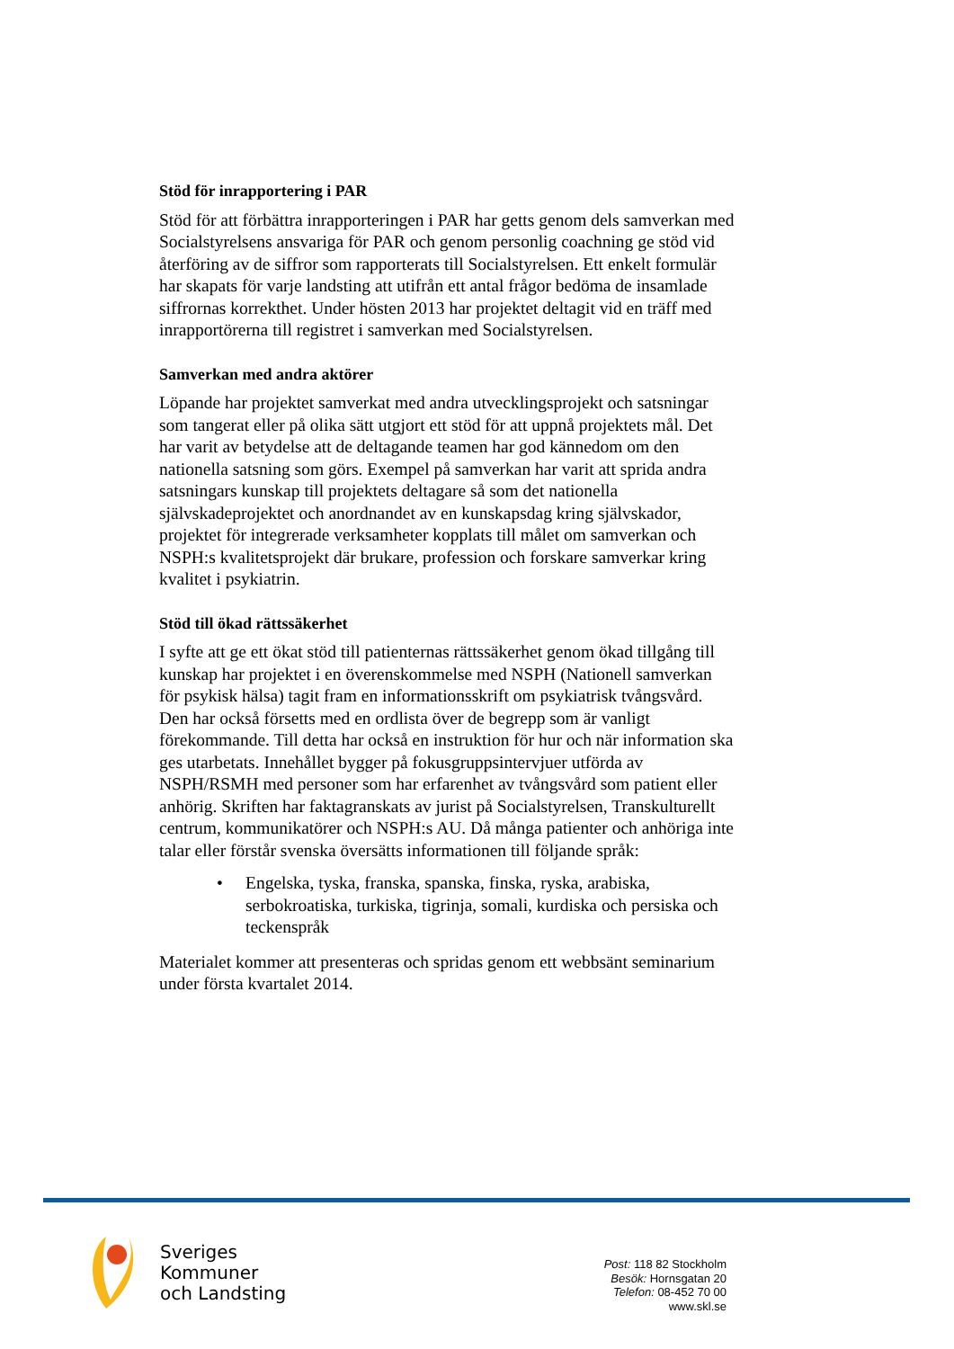Stöd för inrapportering i PAR
Stöd för att förbättra inrapporteringen i PAR har getts genom dels samverkan med Socialstyrelsens ansvariga för PAR och genom personlig coachning ge stöd vid återföring av de siffror som rapporterats till Socialstyrelsen. Ett enkelt formulär har skapats för varje landsting att utifrån ett antal frågor bedöma de insamlade siffrornas korrekthet. Under hösten 2013 har projektet deltagit vid en träff med inrapportörerna till registret i samverkan med Socialstyrelsen.
Samverkan med andra aktörer
Löpande har projektet samverkat med andra utvecklingsprojekt och satsningar som tangerat eller på olika sätt utgjort ett stöd för att uppnå projektets mål. Det har varit av betydelse att de deltagande teamen har god kännedom om den nationella satsning som görs. Exempel på samverkan har varit att sprida andra satsningars kunskap till projektets deltagare så som det nationella självskadeprojektet och anordnandet av en kunskapsdag kring självskador, projektet för integrerade verksamheter kopplats till målet om samverkan och NSPH:s kvalitetsprojekt där brukare, profession och forskare samverkar kring kvalitet i psykiatrin.
Stöd till ökad rättssäkerhet
I syfte att ge ett ökat stöd till patienternas rättssäkerhet genom ökad tillgång till kunskap har projektet i en överenskommelse med NSPH (Nationell samverkan för psykisk hälsa) tagit fram en informationsskrift om psykiatrisk tvångsvård. Den har också försetts med en ordlista över de begrepp som är vanligt förekommande. Till detta har också en instruktion för hur och när information ska ges utarbetats. Innehållet bygger på fokusgruppsintervjuer utförda av NSPH/RSMH med personer som har erfarenhet av tvångsvård som patient eller anhörig. Skriften har faktagranskats av jurist på Socialstyrelsen, Transkulturellt centrum, kommunikatörer och NSPH:s AU. Då många patienter och anhöriga inte talar eller förstår svenska översätts informationen till följande språk:
• Engelska, tyska, franska, spanska, finska, ryska, arabiska, serbokroatiska, turkiska, tigrinja, somali, kurdiska och persiska och teckenspråk
Materialet kommer att presenteras och spridas genom ett webbsänt seminarium under första kvartalet 2014.
Sveriges
Kommuner
och Landsting
Post: 118 82 Stockholm
Besök: Hornsgatan 20
Telefon: 08-452 70 00
www.skl.se